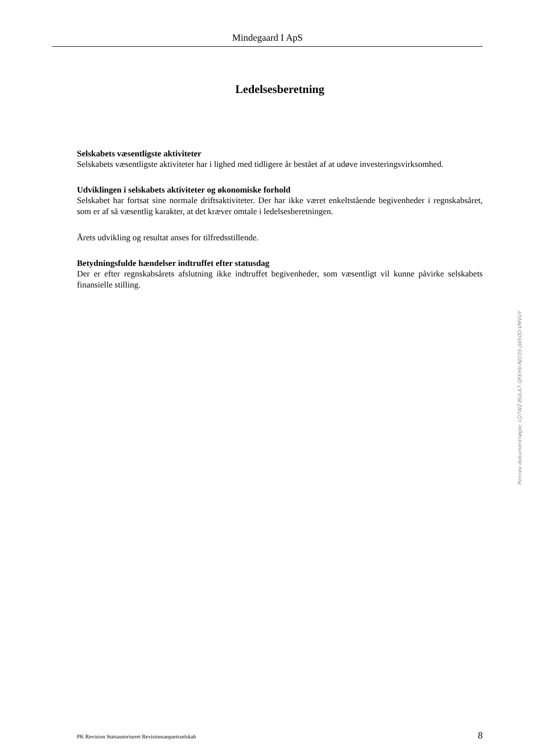Mindegaard I ApS
Ledelsesberetning
Selskabets væsentligste aktiviteter
Selskabets væsentligste aktiviteter har i lighed med tidligere år bestået af at udøve investeringsvirksomhed.
Udviklingen i selskabets aktiviteter og økonomiske forhold
Selskabet har fortsat sine normale driftsaktiviteter. Der har ikke været enkeltstående begivenheder i regnskabsåret, som er af så væsentlig karakter, at det kræver omtale i ledelsesberetningen.
Årets udvikling og resultat anses for tilfredsstillende.
Betydningsfulde hændelser indtruffet efter statusdag
Der er efter regnskabsårets afslutning ikke indtruffet begivenheder, som væsentligt vil kunne påvirke selskabets finansielle stilling.
Penneo dokumentnøgle: LQ7WZ-BULA7-QFEHV-NJO35-JW50D-VMVUY
PK Revision Statsautoriseret Revisionsanpartsselskab 8